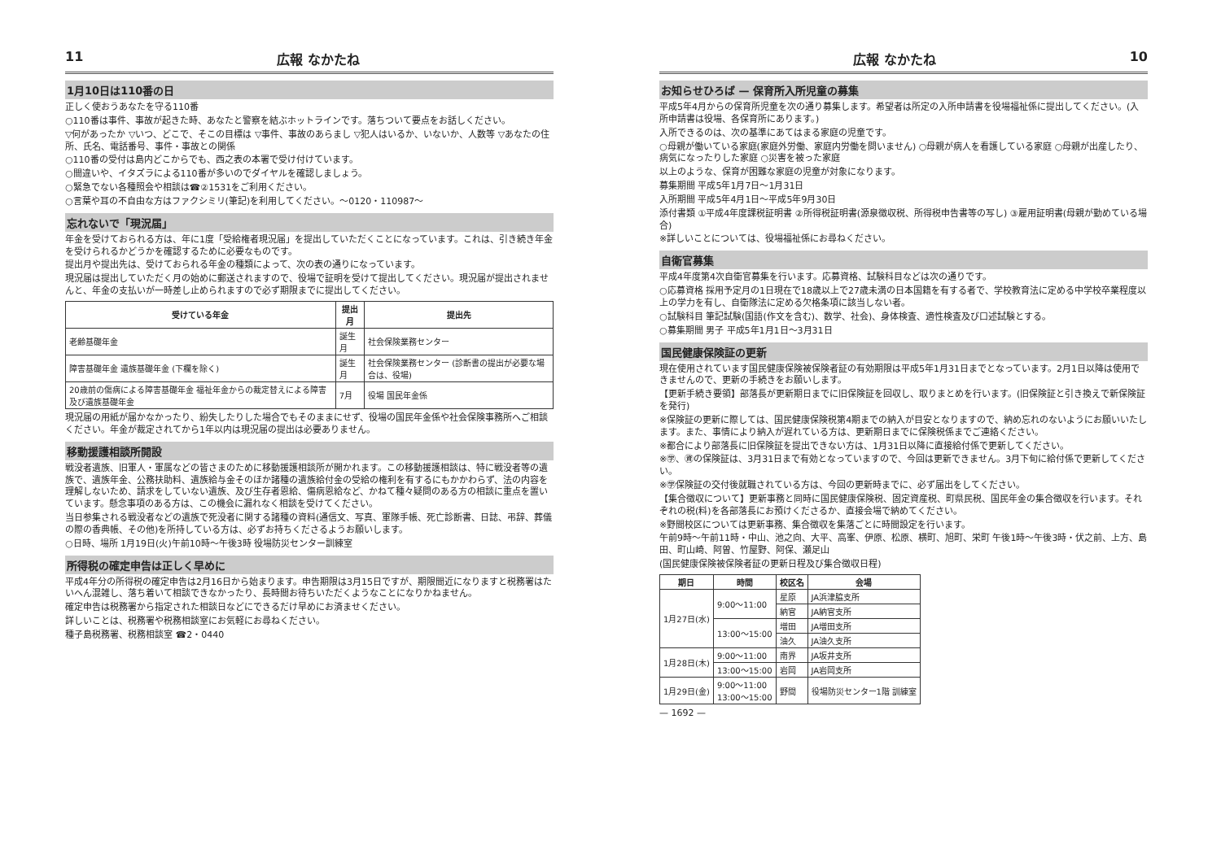11 広報 なかたね
1月10日は110番の日
正しく使おうあなたを守る110番
○110番は事件、事故が起きた時、あなたと警察を結ぶホットラインです。落ちついて要点をお話しください。
▽何があったか ▽いつ、どこで、そこの目標は ▽事件、事故のあらまし ▽犯人はいるか、いないか、人数等 ▽あなたの住所、氏名、電話番号、事件・事故との関係
○110番の受付は島内どこからでも、西之表の本署で受け付けています。
○間違いや、イタズラによる110番が多いのでダイヤルを確認しましょう。
○緊急でない各種照会や相談は☎②1531をご利用ください。
○言葉や耳の不自由な方はファクシミリ(筆記)を利用してください。〜0120・110987〜
忘れないで「現況届」
年金を受けておられる方は、年に1度「受給権者現況届」を提出していただくことになっています。これは、引き続き年金を受けられるかどうかを確認するために必要なものです。
提出月や提出先は、受けておられる年金の種類によって、次の表の通りになっています。
現況届は提出していただく月の始めに郵送されますので、役場で証明を受けて提出してください。現況届が提出されませんと、年金の支払いが一時差し止められますので必ず期限までに提出してください。
| 受けている年金 | 提出月 | 提出先 |
| --- | --- | --- |
| 老齢基礎年金 | 誕生月 | 社会保険業務センター |
| 障害基礎年金 遺族基礎年金 (下欄を除く) | 誕生月 | 社会保険業務センター (診断書の提出が必要な場合は、役場) |
| 20歳前の傷病による障害基礎年金 福祉年金からの裁定替えによる障害及び遺族基礎年金 | 7月 | 役場 国民年金係 |
現況届の用紙が届かなかったり、紛失したりした場合でもそのままにせず、役場の国民年金係や社会保険事務所へご相談ください。年金が裁定されてから1年以内は現況届の提出は必要ありません。
移動援護相談所開設
戦没者遺族、旧軍人・軍属などの皆さまのために移動援護相談所が開かれます。この移動援護相談は、特に戦没者等の遺族で、遺族年金、公務扶助料、遺族給与金そのほか諸種の遺族給付金の受給の権利を有するにもかかわらず、法の内容を理解しないため、請求をしていない遺族、及び生存者恩給、傷病恩給など、かねて種々疑問のある方の相談に重点を置いています。懸念事項のある方は、この機会に漏れなく相談を受けてください。
当日参集される戦没者などの遺族で死没者に関する諸種の資料(通信文、写真、軍隊手帳、死亡診断書、日誌、弔辞、葬儀の際の香典帳、その他)を所持している方は、必ずお持ちくださるようお願いします。
○日時、場所 1月19日(火)午前10時〜午後3時 役場防災センター訓練室
所得税の確定申告は正しく早めに
平成4年分の所得税の確定申告は2月16日から始まります。申告期限は3月15日ですが、期限間近になりますと税務署はたいへん混雑し、落ち着いて相談できなかったり、長時間お待ちいただくようなことになりかねません。
確定申告は税務署から指定された相談日などにできるだけ早めにお済ませください。
詳しいことは、税務署や税務相談室にお気軽にお尋ねください。
種子島税務署、税務相談室 ☎2・0440
広報 なかたね 10
お知らせひろば — 保育所入所児童の募集
平成5年4月からの保育所児童を次の通り募集します。希望者は所定の入所申請書を役場福祉係に提出してください。(入所申請書は役場、各保育所にあります。)
入所できるのは、次の基準にあてはまる家庭の児童です。
○母親が働いている家庭(家庭外労働、家庭内労働を問いません) ○母親が病人を看護している家庭 ○母親が出産したり、病気になったりした家庭 ○災害を被った家庭
以上のような、保育が困難な家庭の児童が対象になります。
募集期間 平成5年1月7日〜1月31日
入所期間 平成5年4月1日〜平成5年9月30日
添付書類 ①平成4年度課税証明書 ②所得税証明書(源泉徴収税、所得税申告書等の写し) ③雇用証明書(母親が勤めている場合)
※詳しいことについては、役場福祉係にお尋ねください。
自衛官募集
平成4年度第4次自衛官募集を行います。応募資格、試験科目などは次の通りです。
○応募資格 採用予定月の1日現在で18歳以上で27歳未満の日本国籍を有する者で、学校教育法に定める中学校卒業程度以上の学力を有し、自衛隊法に定める欠格条項に該当しない者。
○試験科目 筆記試験(国語(作文を含む)、数学、社会)、身体検査、適性検査及び口述試験とする。
○募集期間 男子 平成5年1月1日〜3月31日
国民健康保険証の更新
現在使用されています国民健康保険被保険者証の有効期限は平成5年1月31日までとなっています。2月1日以降は使用できませんので、更新の手続きをお願いします。
【更新手続き要領】部落長が更新期日までに旧保険証を回収し、取りまとめを行います。(旧保険証と引き換えで新保険証を発行)
※保険証の更新に際しては、国民健康保険税第4期までの納入が目安となりますので、納め忘れのないようにお願いいたします。また、事情により納入が遅れている方は、更新期日までに保険税係までご連絡ください。
※都合により部落長に旧保険証を提出できない方は、1月31日以降に直接給付係で更新してください。
※㊫、㊮の保険証は、3月31日まで有効となっていますので、今回は更新できません。3月下旬に給付係で更新してください。
※㊫保険証の交付後就職されている方は、今回の更新時までに、必ず届出をしてください。
【集合徴収について】更新事務と同時に国民健康保険税、固定資産税、町県民税、国民年金の集合徴収を行います。それぞれの税(料)を各部落長にお預けくださるか、直接会場で納めてください。
※野間校区については更新事務、集合徴収を集落ごとに時間設定を行います。
午前9時〜午前11時・中山、池之向、大平、高峯、伊原、松原、横町、旭町、栄町 午後1時〜午後3時・伏之前、上方、島田、町山崎、阿曽、竹屋野、阿保、瀬足山
(国民健康保険被保険者証の更新日程及び集合徴収日程)
| 期日 | 時間 | 校区名 | 会場 |
| --- | --- | --- | --- |
| 1月27日(水) | 9:00〜11:00 | 星原 | JA浜津脇支所 |
| | | 納官 | JA納官支所 |
| | 13:00〜15:00 | 増田 | JA増田支所 |
| | | 油久 | JA油久支所 |
| 1月28日(木) | 9:00〜11:00 | 南界 | JA坂井支所 |
| | 13:00〜15:00 | 岩岡 | JA岩岡支所 |
| 1月29日(金) | 9:00〜11:00 13:00〜15:00 | 野間 | 役場防災センター1階 訓練室 |
— 1692 —